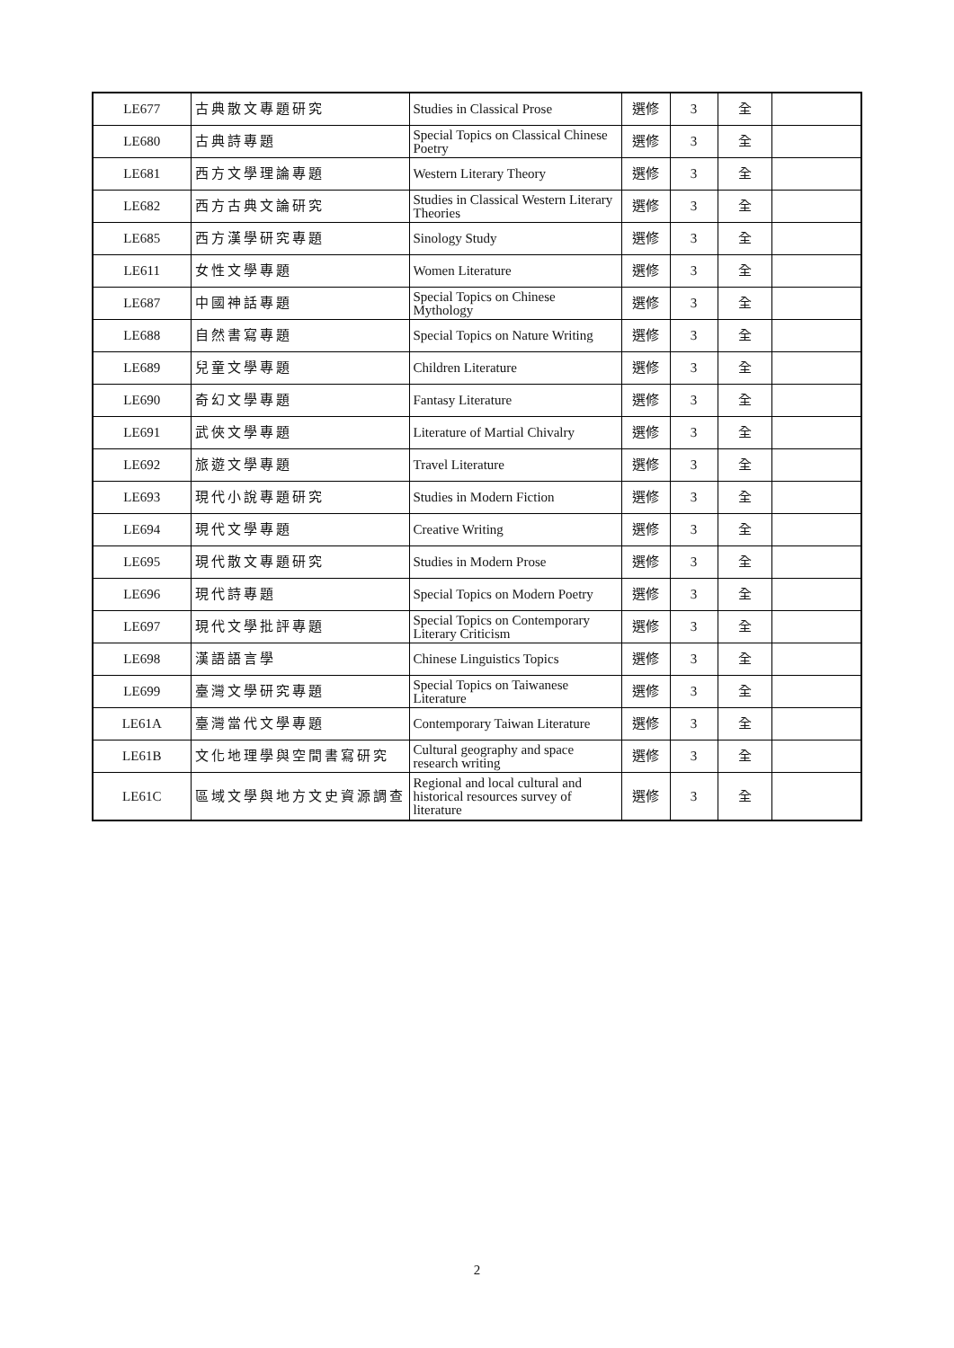| LE677 | 古典散文專題研究 | Studies in Classical Prose | 選修 | 3 | 全 | |
| LE680 | 古典詩專題 | Special Topics on Classical Chinese Poetry | 選修 | 3 | 全 | |
| LE681 | 西方文學理論專題 | Western Literary Theory | 選修 | 3 | 全 | |
| LE682 | 西方古典文論研究 | Studies in Classical Western Literary Theories | 選修 | 3 | 全 | |
| LE685 | 西方漢學研究專題 | Sinology Study | 選修 | 3 | 全 | |
| LE611 | 女性文學專題 | Women Literature | 選修 | 3 | 全 | |
| LE687 | 中國神話專題 | Special Topics on Chinese Mythology | 選修 | 3 | 全 | |
| LE688 | 自然書寫專題 | Special Topics on Nature Writing | 選修 | 3 | 全 | |
| LE689 | 兒童文學專題 | Children Literature | 選修 | 3 | 全 | |
| LE690 | 奇幻文學專題 | Fantasy Literature | 選修 | 3 | 全 | |
| LE691 | 武俠文學專題 | Literature of Martial Chivalry | 選修 | 3 | 全 | |
| LE692 | 旅遊文學專題 | Travel Literature | 選修 | 3 | 全 | |
| LE693 | 現代小說專題研究 | Studies in Modern Fiction | 選修 | 3 | 全 | |
| LE694 | 現代文學專題 | Creative Writing | 選修 | 3 | 全 | |
| LE695 | 現代散文專題研究 | Studies in Modern Prose | 選修 | 3 | 全 | |
| LE696 | 現代詩專題 | Special Topics on Modern Poetry | 選修 | 3 | 全 | |
| LE697 | 現代文學批評專題 | Special Topics on Contemporary Literary Criticism | 選修 | 3 | 全 | |
| LE698 | 漢語語言學 | Chinese Linguistics Topics | 選修 | 3 | 全 | |
| LE699 | 臺灣文學研究專題 | Special Topics on Taiwanese Literature | 選修 | 3 | 全 | |
| LE61A | 臺灣當代文學專題 | Contemporary Taiwan Literature | 選修 | 3 | 全 | |
| LE61B | 文化地理學與空間書寫研究 | Cultural geography and space research writing | 選修 | 3 | 全 | |
| LE61C | 區域文學與地方文史資源調查 | Regional and local cultural and historical resources survey of literature | 選修 | 3 | 全 | |
2